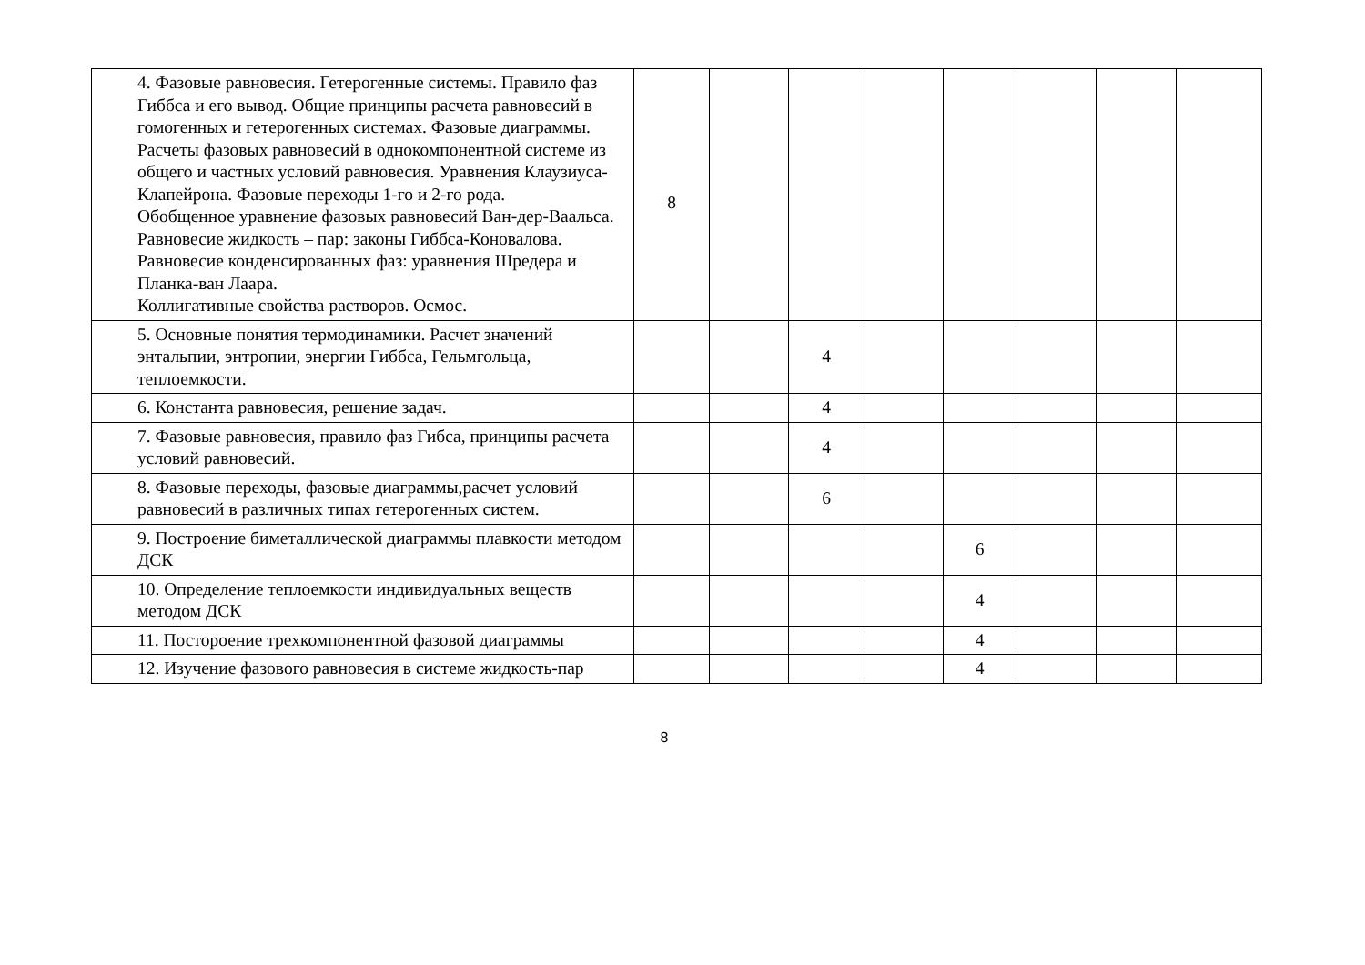| | 4. Фазовые равновесия. Гетерогенные системы. Правило фаз Гиббса и его вывод. Общие принципы расчета равновесий в гомогенных и гетерогенных системах. Фазовые диаграммы. Расчеты фазовых равновесий в однокомпонентной системе из общего и частных условий равновесия. Уравнения Клаузиуса-Клапейрона. Фазовые переходы 1-го и 2-го рода. Обобщенное уравнение фазовых равновесий Ван-дер-Ваальса. Равновесие жидкость – пар: законы Гиббса-Коновалова. Равновесие конденсированных фаз: уравнения Шредера и Планка-ван Лаара. Коллигативные свойства растворов. Осмос. | 8 | | | | | | | |
| | 5. Основные понятия термодинамики. Расчет значений энтальпии, энтропии, энергии Гиббса, Гельмгольца, теплоемкости. | | | 4 | | | | | |
| | 6. Константа равновесия, решение задач. | | | 4 | | | | | |
| | 7. Фазовые равновесия, правило фаз Гибса, принципы расчета условий равновесий. | | | 4 | | | | | |
| | 8. Фазовые переходы, фазовые диаграммы,расчет условий равновесий в различных типах гетерогенных систем. | | | 6 | | | | | |
| | 9. Построение биметаллической диаграммы плавкости методом ДСК | | | | | 6 | | | |
| | 10. Определение теплоемкости индивидуальных веществ методом ДСК | | | | | 4 | | | |
| | 11. Постороение трехкомпонентной фазовой диаграммы | | | | | 4 | | | |
| | 12. Изучение фазового равновесия в системе жидкость-пар | | | | | 4 | | | |
8